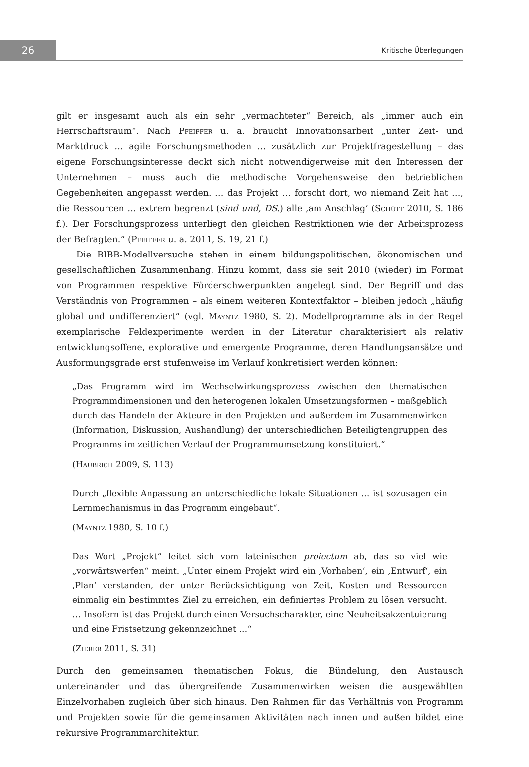26
Kritische Überlegungen
gilt er insgesamt auch als ein sehr „vermachteter“ Bereich, als „immer auch ein Herrschaftsraum“. Nach Pfeiffer u. a. braucht Innovationsarbeit „unter Zeit- und Marktdruck … agile Forschungsmethoden … zusätzlich zur Projektfragestellung – das eigene Forschungsinteresse deckt sich nicht notwendigerweise mit den Interessen der Unternehmen – muss auch die methodische Vorgehensweise den betrieblichen Gegebenheiten angepasst werden. … das Projekt … forscht dort, wo niemand Zeit hat …, die Ressourcen … extrem begrenzt (sind und, DS.) alle ‚am Anschlag‘ (Schütt 2010, S. 186 f.). Der Forschungsprozess unterliegt den gleichen Restriktionen wie der Arbeitsprozess der Befragten.“ (Pfeiffer u. a. 2011, S. 19, 21 f.)
Die BIBB-Modellversuche stehen in einem bildungspolitischen, ökonomischen und gesellschaftlichen Zusammenhang. Hinzu kommt, dass sie seit 2010 (wieder) im Format von Programmen respektive Förderschwerpunkten angelegt sind. Der Begriff und das Verständnis von Programmen – als einem weiteren Kontextfaktor – bleiben jedoch „häufig global und undifferenziert“ (vgl. Mayntz 1980, S. 2). Modellprogramme als in der Regel exemplarische Feldexperimente werden in der Literatur charakterisiert als relativ entwicklungsoffene, explorative und emergente Programme, deren Handlungsansätze und Ausformungsgrade erst stufenweise im Verlauf konkretisiert werden können:
„Das Programm wird im Wechselwirkungsprozess zwischen den thematischen Programmdimensionen und den heterogenen lokalen Umsetzungsformen – maßgeblich durch das Handeln der Akteure in den Projekten und außerdem im Zusammenwirken (Information, Diskussion, Aushandlung) der unterschiedlichen Beteiligtengruppen des Programms im zeitlichen Verlauf der Programmumsetzung konstituiert.“
(Haubrich 2009, S. 113)
Durch „flexible Anpassung an unterschiedliche lokale Situationen … ist sozusagen ein Lernmechanismus in das Programm eingebaut“.
(Mayntz 1980, S. 10 f.)
Das Wort „Projekt“ leitet sich vom lateinischen proiectum ab, das so viel wie „vorwärtswerfen“ meint. „Unter einem Projekt wird ein ‚Vorhaben‘, ein ‚Entwurf‘, ein ‚Plan‘ verstanden, der unter Berücksichtigung von Zeit, Kosten und Ressourcen einmalig ein bestimmtes Ziel zu erreichen, ein definiertes Problem zu lösen versucht. … Insofern ist das Projekt durch einen Versuchscharakter, eine Neuheitsakzentuierung und eine Fristsetzung gekennzeichnet …“
(Zierer 2011, S. 31)
Durch den gemeinsamen thematischen Fokus, die Bündelung, den Austausch untereinander und das übergreifende Zusammenwirken weisen die ausgewählten Einzelvorhaben zugleich über sich hinaus. Den Rahmen für das Verhältnis von Programm und Projekten sowie für die gemeinsamen Aktivitäten nach innen und außen bildet eine rekursive Programmarchitektur.